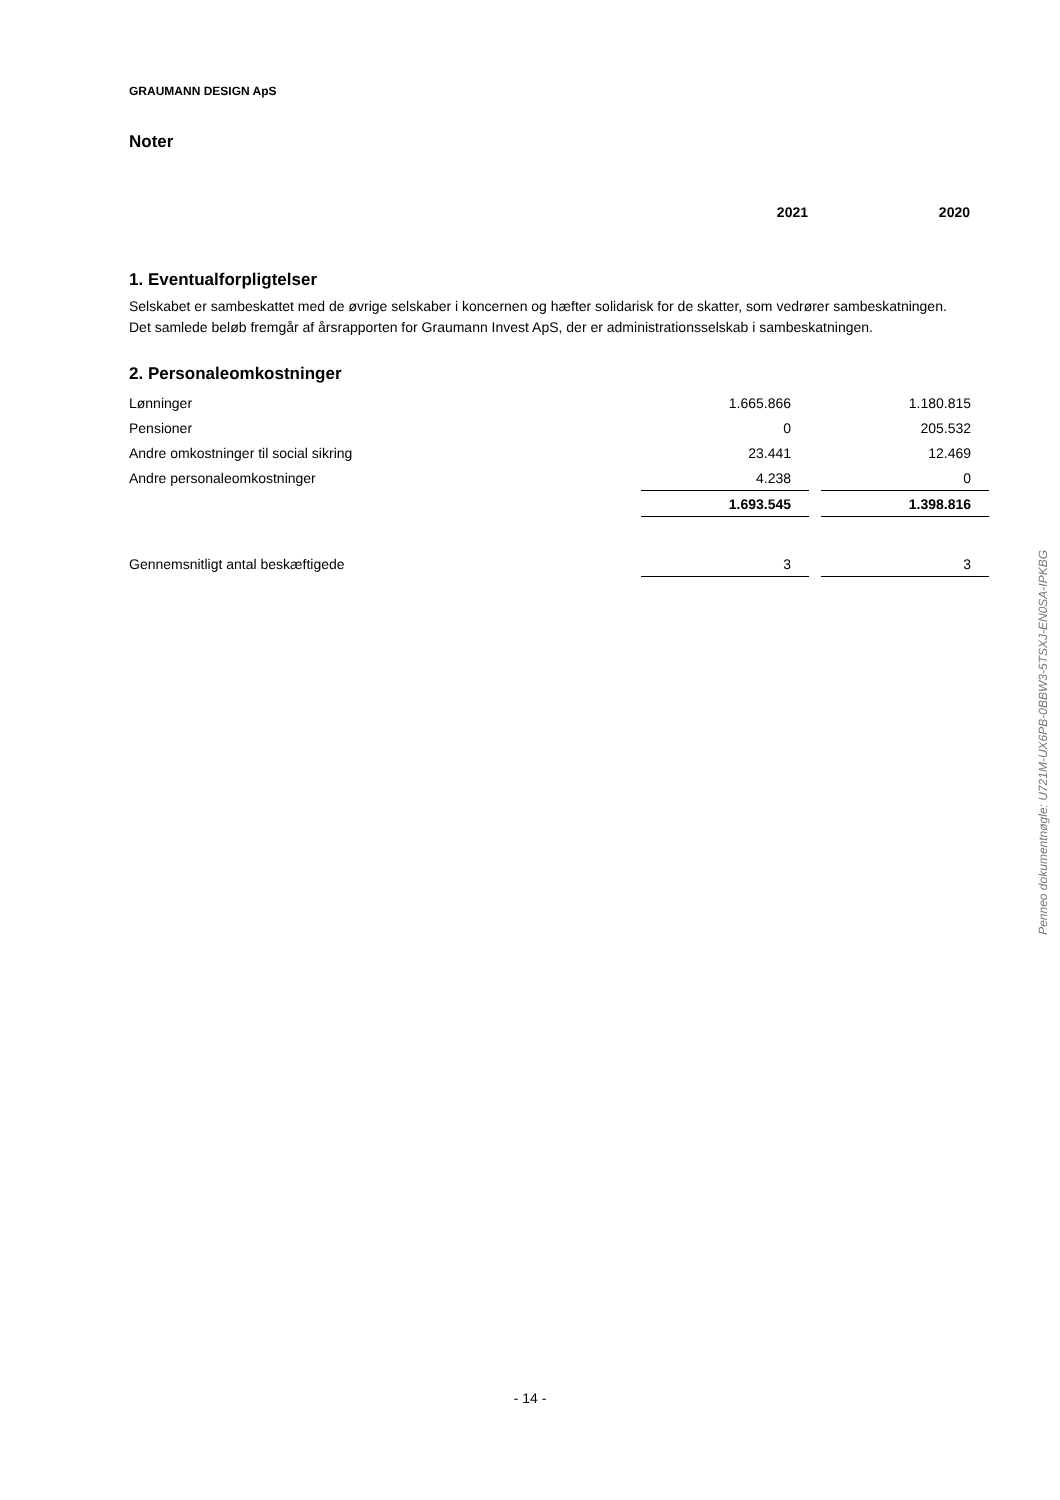GRAUMANN DESIGN ApS
Noter
2021 2020
1. Eventualforpligtelser
Selskabet er sambeskattet med de øvrige selskaber i koncernen og hæfter solidarisk for de skatter, som vedrører sambeskatningen.
Det samlede beløb fremgår af årsrapporten for Graumann Invest ApS, der er administrationsselskab i sambeskatningen.
2. Personaleomkostninger
| Lønninger | 1.665.866 | | 1.180.815 |
| Pensioner | 0 | | 205.532 |
| Andre omkostninger til social sikring | 23.441 | | 12.469 |
| Andre personaleomkostninger | 4.238 | | 0 |
| | 1.693.545 | | 1.398.816 |
| Gennemsnitligt antal beskæftigede | 3 | | 3 |
Penneo dokumentnøgle: U721M-UX6PB-0BBW3-5TSXJ-EN0SA-IPKBG
- 14 -